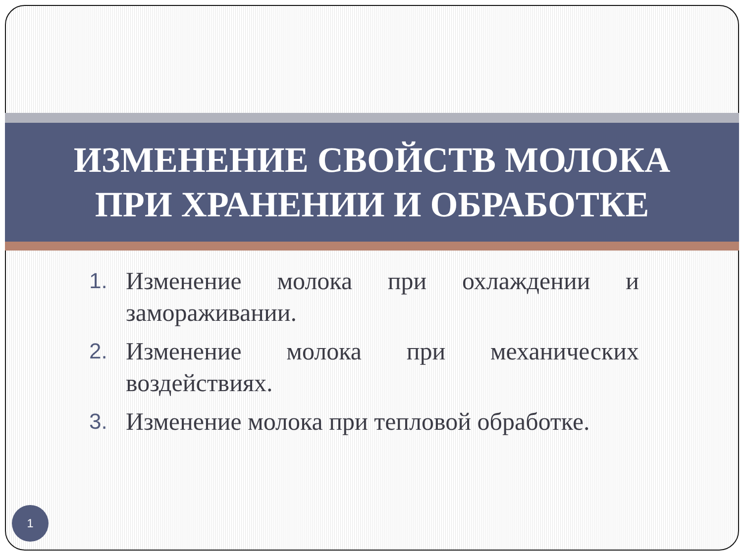ИЗМЕНЕНИЕ СВОЙСТВ МОЛОКА
ПРИ ХРАНЕНИИ И ОБРАБОТКЕ
1. Изменение молока при охлаждении и замораживании.
2. Изменение молока при механических воздействиях.
3. Изменение молока при тепловой обработке.
1